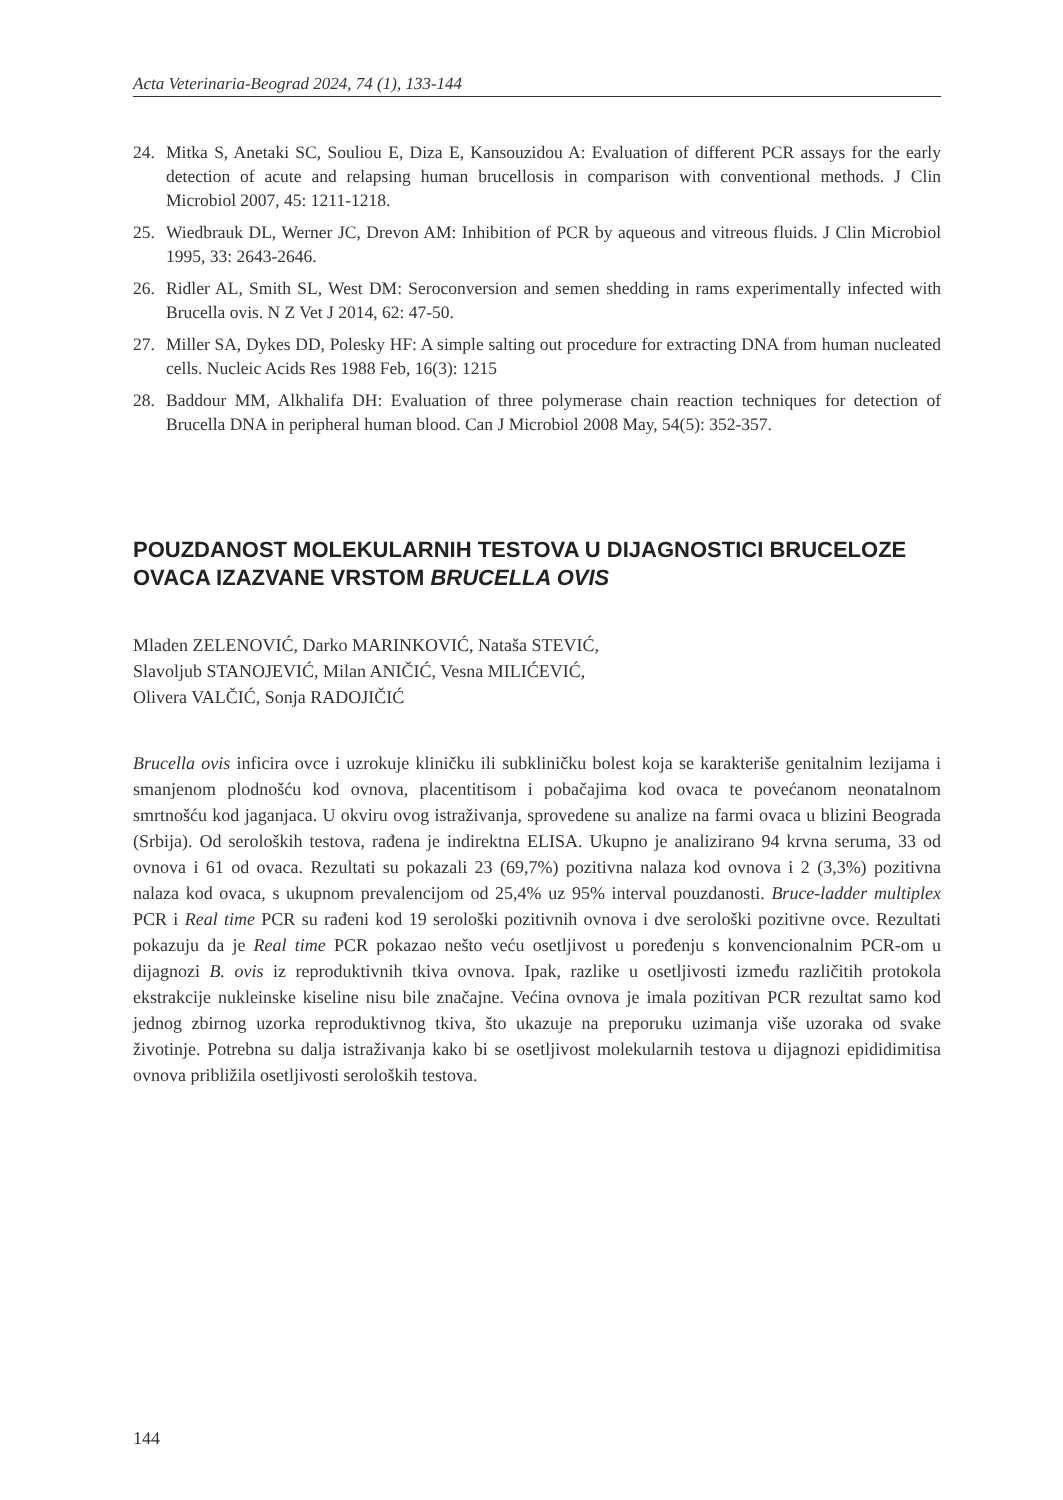Acta Veterinaria-Beograd 2024, 74 (1), 133-144
24. Mitka S, Anetaki SC, Souliou E, Diza E, Kansouzidou A: Evaluation of different PCR assays for the early detection of acute and relapsing human brucellosis in comparison with conventional methods. J Clin Microbiol 2007, 45: 1211-1218.
25. Wiedbrauk DL, Werner JC, Drevon AM: Inhibition of PCR by aqueous and vitreous fluids. J Clin Microbiol 1995, 33: 2643-2646.
26. Ridler AL, Smith SL, West DM: Seroconversion and semen shedding in rams experimentally infected with Brucella ovis. N Z Vet J 2014, 62: 47-50.
27. Miller SA, Dykes DD, Polesky HF: A simple salting out procedure for extracting DNA from human nucleated cells. Nucleic Acids Res 1988 Feb, 16(3): 1215
28. Baddour MM, Alkhalifa DH: Evaluation of three polymerase chain reaction techniques for detection of Brucella DNA in peripheral human blood. Can J Microbiol 2008 May, 54(5): 352-357.
POUZDANOST MOLEKULARNIH TESTOVA U DIJAGNOSTICI BRUCELOZE OVACA IZAZVANE VRSTOM BRUCELLA OVIS
Mladen ZELENOVIĆ, Darko MARINKOVIĆ, Nataša STEVIĆ,
Slavoljub STANOJEVIĆ, Milan ANIČIĆ, Vesna MILIĆEVIĆ,
Olivera VALČIĆ, Sonja RADOJIČIĆ
Brucella ovis inficira ovce i uzrokuje kliničku ili subkliničku bolest koja se karakteriše genitalnim lezijama i smanjenom plodnošću kod ovnova, placentitisom i pobačajima kod ovaca te povećanom neonatalnom smrtnošću kod jaganjaca. U okviru ovog istraživanja, sprovedene su analize na farmi ovaca u blizini Beograda (Srbija). Od seroloških testova, rađena je indirektna ELISA. Ukupno je analizirano 94 krvna seruma, 33 od ovnova i 61 od ovaca. Rezultati su pokazali 23 (69,7%) pozitivna nalaza kod ovnova i 2 (3,3%) pozitivna nalaza kod ovaca, s ukupnom prevalencijom od 25,4% uz 95% interval pouzdanosti. Bruce-ladder multiplex PCR i Real time PCR su rađeni kod 19 serološki pozitivnih ovnova i dve serološki pozitivne ovce. Rezultati pokazuju da je Real time PCR pokazao nešto veću osetljivost u poređenju s konvencionalnim PCR-om u dijagnozi B. ovis iz reproduktivnih tkiva ovnova. Ipak, razlike u osetljivosti između različitih protokola ekstrakcije nukleinske kiseline nisu bile značajne. Većina ovnova je imala pozitivan PCR rezultat samo kod jednog zbirnog uzorka reproduktivnog tkiva, što ukazuje na preporuku uzimanja više uzoraka od svake životinje. Potrebna su dalja istraživanja kako bi se osetljivost molekularnih testova u dijagnozi epididimitisa ovnova približila osetljivosti seroloških testova.
144